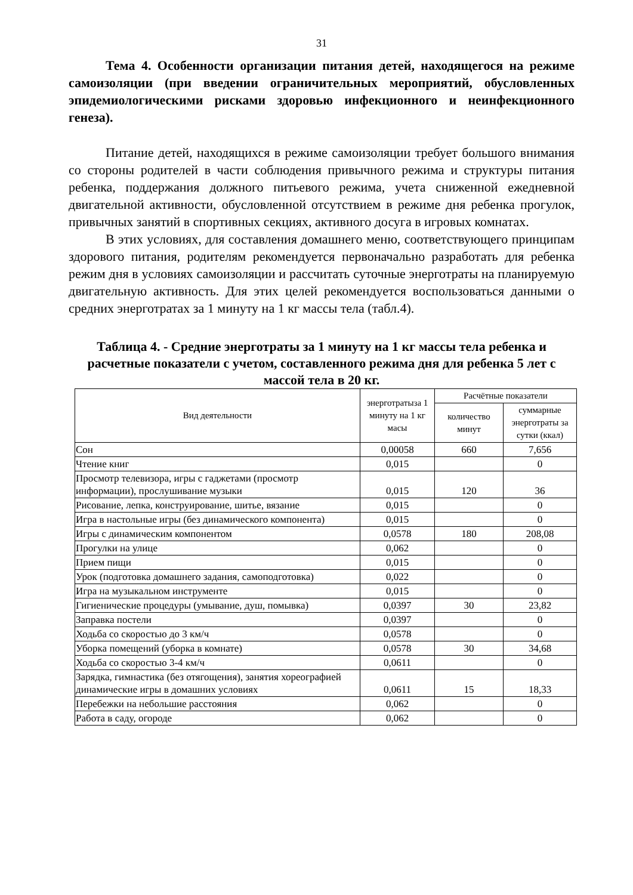31
Тема 4. Особенности организации питания детей, находящегося на режиме самоизоляции (при введении ограничительных мероприятий, обусловленных эпидемиологическими рисками здоровью инфекционного и неинфекционного генеза).
Питание детей, находящихся в режиме самоизоляции требует большого внимания со стороны родителей в части соблюдения привычного режима и структуры питания ребенка, поддержания должного питьевого режима, учета сниженной ежедневной двигательной активности, обусловленной отсутствием в режиме дня ребенка прогулок, привычных занятий в спортивных секциях, активного досуга в игровых комнатах.
В этих условиях, для составления домашнего меню, соответствующего принципам здорового питания, родителям рекомендуется первоначально разработать для ребенка режим дня в условиях самоизоляции и рассчитать суточные энерготраты на планируемую двигательную активность. Для этих целей рекомендуется воспользоваться данными о средних энерготратах за 1 минуту на 1 кг массы тела (табл.4).
Таблица 4. - Средние энерготраты за 1 минуту на 1 кг массы тела ребенка и расчетные показатели с учетом, составленного режима дня для ребенка 5 лет с массой тела в 20 кг.
| Вид деятельности | энерготратыза 1 минуту на 1 кг масы | Расчётные показатели | |
| --- | --- | --- | --- |
| | | количество минут | суммарные энерготраты за сутки (ккал) |
| Сон | 0,00058 | 660 | 7,656 |
| Чтение книг | 0,015 | | 0 |
| Просмотр телевизора, игры с гаджетами (просмотр информации), прослушивание музыки | 0,015 | 120 | 36 |
| Рисование, лепка, конструирование, шитье, вязание | 0,015 | | 0 |
| Игра в настольные игры (без динамического компонента) | 0,015 | | 0 |
| Игры с динамическим компонентом | 0,0578 | 180 | 208,08 |
| Прогулки на улице | 0,062 | | 0 |
| Прием пищи | 0,015 | | 0 |
| Урок (подготовка домашнего задания, самоподготовка) | 0,022 | | 0 |
| Игра на музыкальном инструменте | 0,015 | | 0 |
| Гигиенические процедуры (умывание, душ, помывка) | 0,0397 | 30 | 23,82 |
| Заправка постели | 0,0397 | | 0 |
| Ходьба со скоростью до 3 км/ч | 0,0578 | | 0 |
| Уборка помещений (уборка в комнате) | 0,0578 | 30 | 34,68 |
| Ходьба со скоростью 3-4 км/ч | 0,0611 | | 0 |
| Зарядка, гимнастика (без отягощения), занятия хореографией динамические игры в домашних условиях | 0,0611 | 15 | 18,33 |
| Перебежки на небольшие расстояния | 0,062 | | 0 |
| Работа в саду, огороде | 0,062 | | 0 |